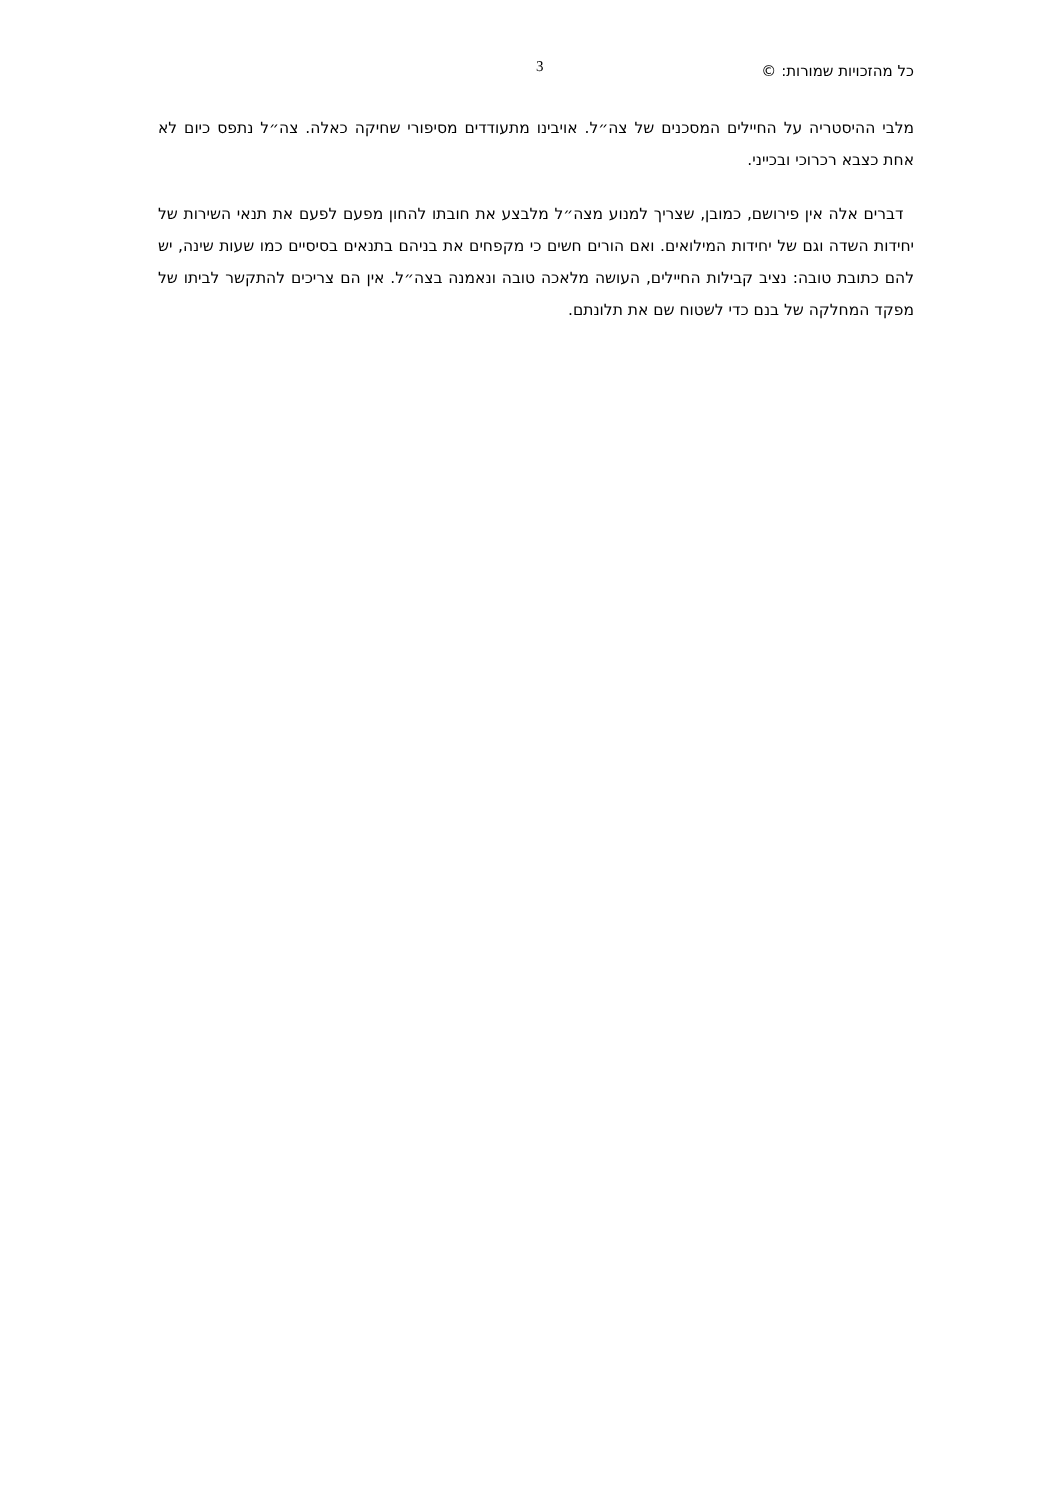כל מהזכויות שמורות: © 3
מלבי ההיסטריה על החיילים המסכנים של צה״ל. אויבינו מתעודדים מסיפורי שחיקה כאלה. צה״ל נתפס כיום לא אחת כצבא רכרוכי ובכייני.
דברים אלה אין פירושם, כמובן, שצריך למנוע מצה״ל מלבצע את חובתו להחון מפעם לפעם את תנאי השירות של יחידות השדה וגם של יחידות המילואים. ואם הורים חשים כי מקפחים את בניהם בתנאים בסיסיים כמו שעות שינה, יש להם כתובת טובה: נציב קבילות החיילים, העושה מלאכה טובה ונאמנה בצה״ל. אין הם צריכים להתקשר לביתו של מפקד המחלקה של בנם כדי לשטוח שם את תלונתם.